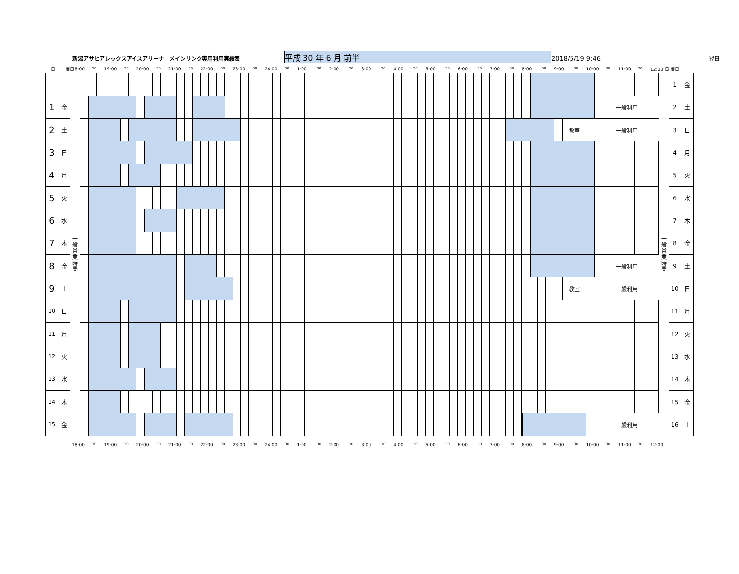新潟アサヒアレックスアイスアリーナ　メインリンク専用利用実績表 平成 30 年 6 月 前半 2018/5/19 9:46 翌日
日 曜日 18:00 30 19:00 30 20:00 30 21:00 30 22:00 30 23:00 30 24:00 30 1:00 30 2:00 30 3:00 30 4:00 30 5:00 30 6:00 30 7:00 30 8:00 30 9:00 30 10:00 30 11:00 30
12:00 日 曜日
| | | 一 般 営 業 時 間 | | 一 般 営 業 時 間 | 1 | 金 |
| 1 | 金 | | 一般利用 | | 2 | 土 |
| 2 | 土 | | 教室 一般利用 | | 3 | 日 |
| 3 | 日 | | | | 4 | 月 |
| 4 | 月 | | | | 5 | 火 |
| 5 | 火 | | | | 6 | 水 |
| 6 | 水 | | | | 7 | 木 |
| 7 | 木 | | | | 8 | 金 |
| 8 | 金 | | 一般利用 | | 9 | 土 |
| 9 | 土 | | 教室 一般利用 | | 10 | 日 |
| 10 | 日 | | | | 11 | 月 |
| 11 | 月 | | | | 12 | 火 |
| 12 | 火 | | | | 13 | 水 |
| 13 | 水 | | | | 14 | 木 |
| 14 | 木 | | | | 15 | 金 |
| 15 | 金 | | 一般利用 | | 16 | 土 |
18:00 30 19:00 30 20:00 30 21:00 30 22:00 30 23:00 30 24:00 30 1:00 30 2:00 30 3:00 30 4:00 30 5:00 30 6:00 30 7:00 30 8:00 30 9:00 30 10:00 30 11:00 30
12:00